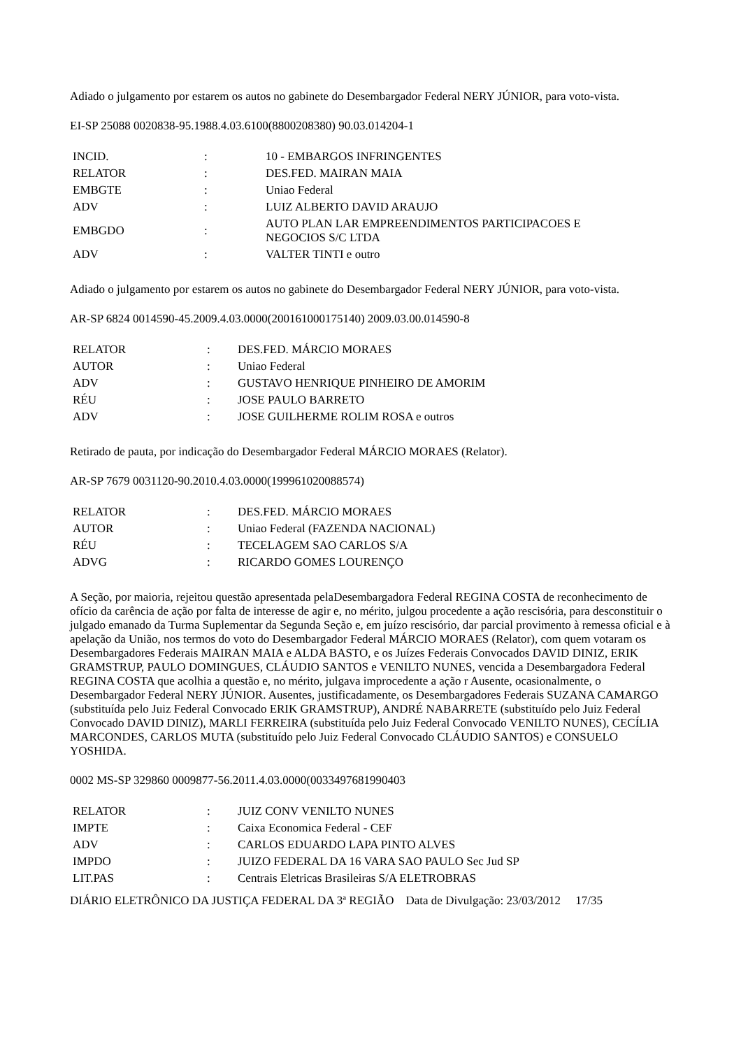Adiado o julgamento por estarem os autos no gabinete do Desembargador Federal NERY JÚNIOR, para voto-vista.
EI-SP 25088 0020838-95.1988.4.03.6100(8800208380) 90.03.014204-1
| INCID. | : | 10 - EMBARGOS INFRINGENTES |
| RELATOR | : | DES.FED. MAIRAN MAIA |
| EMBGTE | : | Uniao Federal |
| ADV | : | LUIZ ALBERTO DAVID ARAUJO |
| EMBGDO | : | AUTO PLAN LAR EMPREENDIMENTOS PARTICIPACOES E NEGOCIOS S/C LTDA |
| ADV | : | VALTER TINTI e outro |
Adiado o julgamento por estarem os autos no gabinete do Desembargador Federal NERY JÚNIOR, para voto-vista.
AR-SP 6824 0014590-45.2009.4.03.0000(200161000175140) 2009.03.00.014590-8
| RELATOR | : | DES.FED. MÁRCIO MORAES |
| AUTOR | : | Uniao Federal |
| ADV | : | GUSTAVO HENRIQUE PINHEIRO DE AMORIM |
| RÉU | : | JOSE PAULO BARRETO |
| ADV | : | JOSE GUILHERME ROLIM ROSA e outros |
Retirado de pauta, por indicação do Desembargador Federal MÁRCIO MORAES (Relator).
AR-SP 7679 0031120-90.2010.4.03.0000(199961020088574)
| RELATOR | : | DES.FED. MÁRCIO MORAES |
| AUTOR | : | Uniao Federal (FAZENDA NACIONAL) |
| RÉU | : | TECELAGEM SAO CARLOS S/A |
| ADVG | : | RICARDO GOMES LOURENÇO |
A Seção, por maioria, rejeitou questão apresentada pelaDesembargadora Federal REGINA COSTA de reconhecimento de ofício da carência de ação por falta de interesse de agir e, no mérito, julgou procedente a ação rescisória, para desconstituir o julgado emanado da Turma Suplementar da Segunda Seção e, em juízo rescisório, dar parcial provimento à remessa oficial e à apelação da União, nos termos do voto do Desembargador Federal MÁRCIO MORAES (Relator), com quem votaram os Desembargadores Federais MAIRAN MAIA e ALDA BASTO, e os Juízes Federais Convocados DAVID DINIZ, ERIK GRAMSTRUP, PAULO DOMINGUES, CLÁUDIO SANTOS e VENILTO NUNES, vencida a Desembargadora Federal REGINA COSTA que acolhia a questão e, no mérito, julgava improcedente a ação r Ausente, ocasionalmente, o Desembargador Federal NERY JÚNIOR. Ausentes, justificadamente, os Desembargadores Federais SUZANA CAMARGO (substituída pelo Juiz Federal Convocado ERIK GRAMSTRUP), ANDRÉ NABARRETE (substituído pelo Juiz Federal Convocado DAVID DINIZ), MARLI FERREIRA (substituída pelo Juiz Federal Convocado VENILTO NUNES), CECÍLIA MARCONDES, CARLOS MUTA (substituído pelo Juiz Federal Convocado CLÁUDIO SANTOS) e CONSUELO YOSHIDA.
0002 MS-SP 329860 0009877-56.2011.4.03.0000(0033497681990403
| RELATOR | : | JUIZ CONV VENILTO NUNES |
| IMPTE | : | Caixa Economica Federal - CEF |
| ADV | : | CARLOS EDUARDO LAPA PINTO ALVES |
| IMPDO | : | JUIZO FEDERAL DA 16 VARA SAO PAULO Sec Jud SP |
| LIT.PAS | : | Centrais Eletricas Brasileiras S/A ELETROBRAS |
DIÁRIO ELETRÔNICO DA JUSTIÇA FEDERAL DA 3ª REGIÃO Data de Divulgação: 23/03/2012 17/35